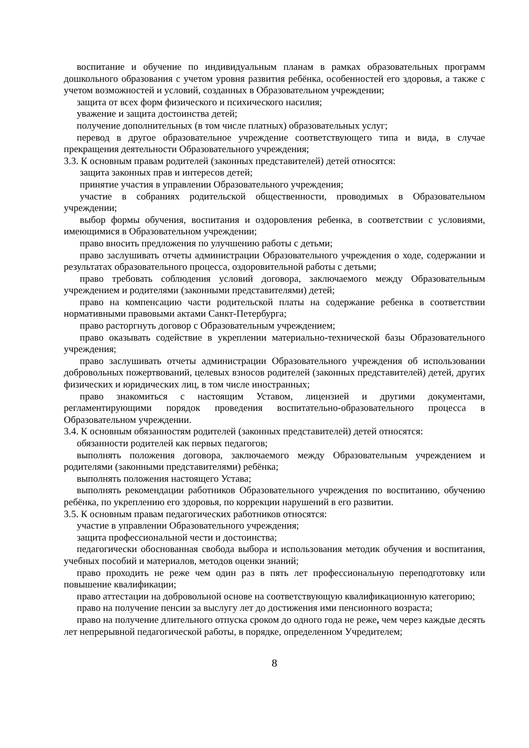воспитание и обучение по индивидуальным планам в рамках образовательных программ дошкольного образования с учетом уровня развития ребёнка, особенностей его здоровья, а также с учетом возможностей и условий, созданных в Образовательном учреждении;
защита от всех форм физического и психического насилия;
уважение и защита достоинства детей;
получение дополнительных (в том числе платных) образовательных услуг;
перевод в другое образовательное учреждение соответствующего типа и вида, в случае прекращения деятельности Образовательного учреждения;
3.3. К основным правам родителей (законных представителей) детей относятся:
защита законных прав и интересов детей;
принятие участия в управлении Образовательного учреждения;
участие в собраниях родительской общественности, проводимых в Образовательном учреждении;
выбор формы обучения, воспитания и оздоровления ребенка, в соответствии с условиями, имеющимися в Образовательном учреждении;
право вносить предложения по улучшению работы с детьми;
право заслушивать отчеты администрации Образовательного учреждения о ходе, содержании и результатах образовательного процесса, оздоровительной работы с детьми;
право требовать соблюдения условий договора, заключаемого между Образовательным учреждением и родителями (законными представителями) детей;
право на компенсацию части родительской платы на содержание ребенка в соответствии нормативными правовыми актами Санкт-Петербурга;
право расторгнуть договор с Образовательным учреждением;
право оказывать содействие в укреплении материально-технической базы Образовательного учреждения;
право заслушивать отчеты администрации Образовательного учреждения об использовании добровольных пожертвований, целевых взносов родителей (законных представителей) детей, других физических и юридических лиц, в том числе иностранных;
право знакомиться с настоящим Уставом, лицензией и другими документами, регламентирующими порядок проведения воспитательно-образовательного процесса в Образовательном учреждении.
3.4. К основным обязанностям родителей (законных представителей) детей относятся:
обязанности родителей как первых педагогов;
выполнять положения договора, заключаемого между Образовательным учреждением и родителями (законными представителями) ребёнка;
выполнять положения настоящего Устава;
выполнять рекомендации работников Образовательного учреждения по воспитанию, обучению ребёнка, по укреплению его здоровья, по коррекции нарушений в его развитии.
3.5. К основным правам педагогических работников относятся:
участие в управлении Образовательного учреждения;
защита профессиональной чести и достоинства;
педагогически обоснованная свобода выбора и использования методик обучения и воспитания, учебных пособий и материалов, методов оценки знаний;
право проходить не реже чем один раз в пять лет профессиональную переподготовку или повышение квалификации;
право аттестации на добровольной основе на соответствующую квалификационную категорию;
право на получение пенсии за выслугу лет до достижения ими пенсионного возраста;
право на получение длительного отпуска сроком до одного года не реже, чем через каждые десять лет непрерывной педагогической работы, в порядке, определенном Учредителем;
8